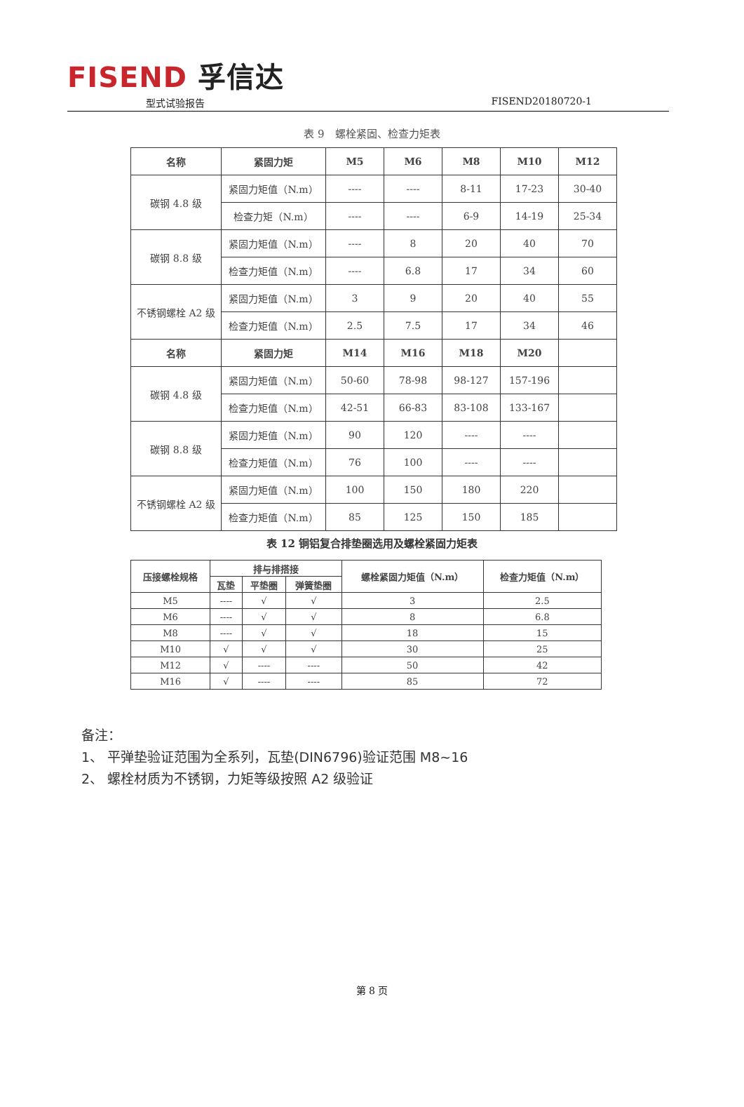FISEND 孚信达
型式试验报告 FISEND20180720-1
表 9　螺栓紧固、检查力矩表
| 名称 | 紧固力矩 | M5 | M6 | M8 | M10 | M12 |
| --- | --- | --- | --- | --- | --- | --- |
| 碳钢 4.8 级 | 紧固力矩值（N.m） | ---- | ---- | 8-11 | 17-23 | 30-40 |
| | 检查力矩（N.m） | ---- | ---- | 6-9 | 14-19 | 25-34 |
| 碳钢 8.8 级 | 紧固力矩值（N.m） | ---- | 8 | 20 | 40 | 70 |
| | 检查力矩值（N.m） | ---- | 6.8 | 17 | 34 | 60 |
| 不锈钢螺栓 A2 级 | 紧固力矩值（N.m） | 3 | 9 | 20 | 40 | 55 |
| | 检查力矩值（N.m） | 2.5 | 7.5 | 17 | 34 | 46 |
| 名称 | 紧固力矩 | M14 | M16 | M18 | M20 | |
| 碳钢 4.8 级 | 紧固力矩值（N.m） | 50-60 | 78-98 | 98-127 | 157-196 | |
| | 检查力矩值（N.m） | 42-51 | 66-83 | 83-108 | 133-167 | |
| 碳钢 8.8 级 | 紧固力矩值（N.m） | 90 | 120 | ---- | ---- | |
| | 检查力矩值（N.m） | 76 | 100 | ---- | ---- | |
| 不锈钢螺栓 A2 级 | 紧固力矩值（N.m） | 100 | 150 | 180 | 220 | |
| | 检查力矩值（N.m） | 85 | 125 | 150 | 185 | |
表 12 铜铝复合排垫圈选用及螺栓紧固力矩表
| 压接螺栓规格 | 排与排搭接 | | | 螺栓紧固力矩值（N.m） | 检查力矩值（N.m） |
| --- | --- | --- | --- | --- | --- |
| | 瓦垫 | 平垫圈 | 弹簧垫圈 | | |
| M5 | ---- | √ | √ | 3 | 2.5 |
| M6 | ---- | √ | √ | 8 | 6.8 |
| M8 | ---- | √ | √ | 18 | 15 |
| M10 | √ | √ | √ | 30 | 25 |
| M12 | √ | ---- | ---- | 50 | 42 |
| M16 | √ | ---- | ---- | 85 | 72 |
备注：
1、 平弹垫验证范围为全系列，瓦垫(DIN6796)验证范围 M8~16
2、 螺栓材质为不锈钢，力矩等级按照 A2 级验证
第 8 页